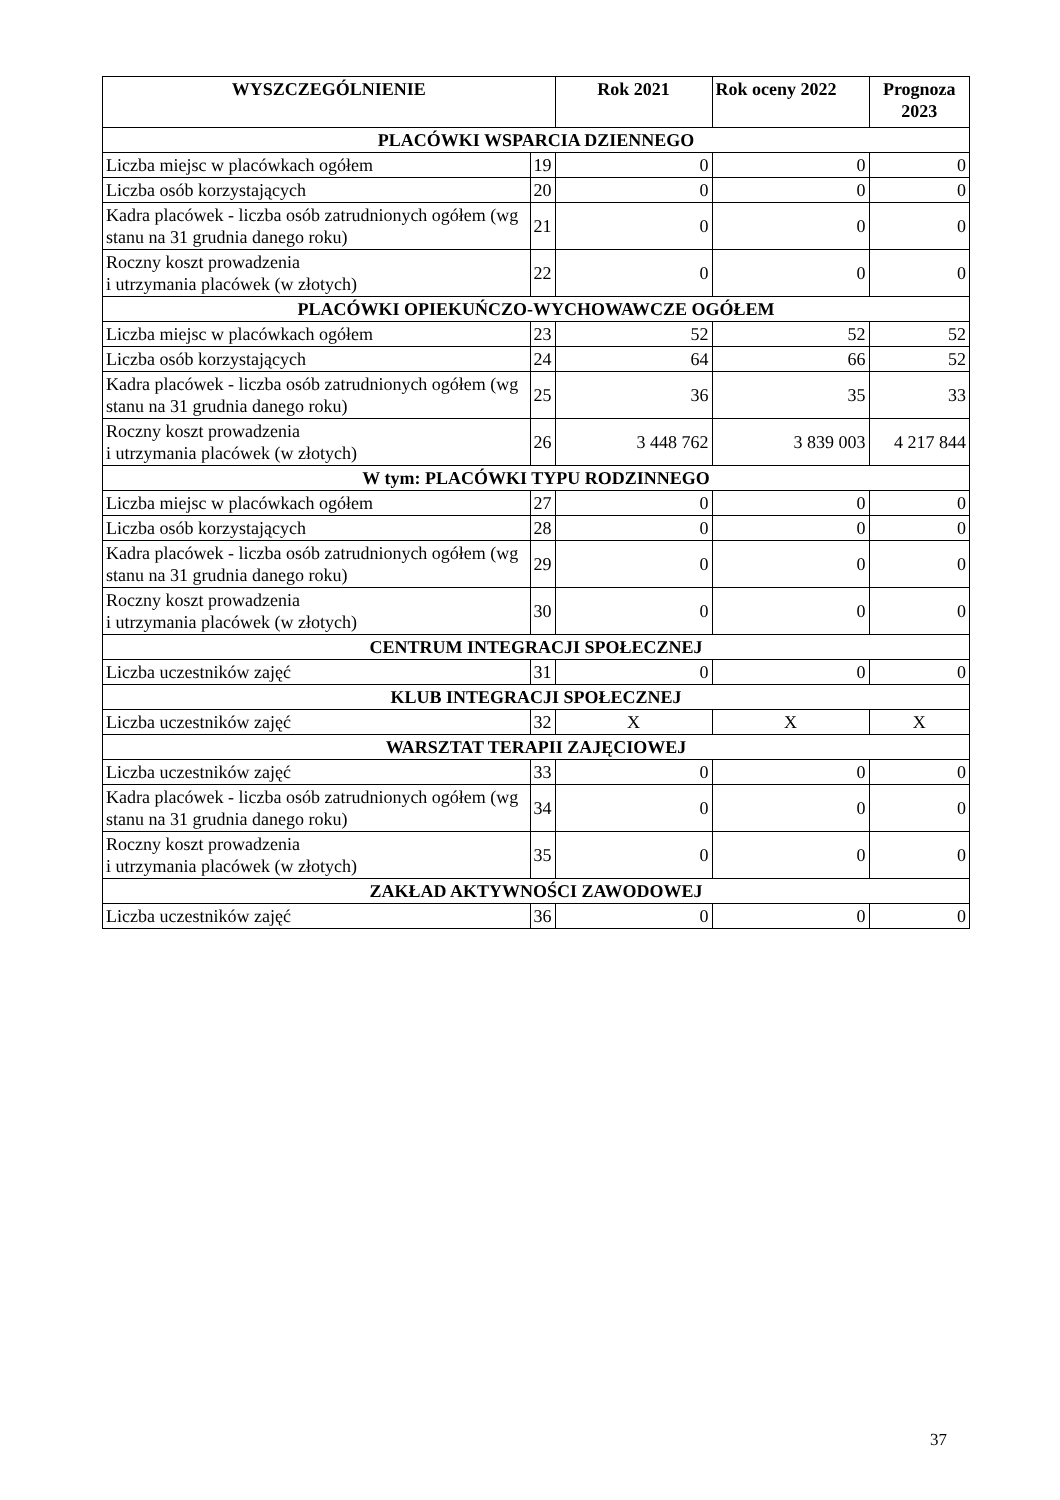| WYSZCZEGÓLNIENIE | | Rok 2021 | Rok oceny 2022 | Prognoza 2023 |
| --- | --- | --- | --- | --- |
| PLACÓWKI WSPARCIA DZIENNEGO | | | | |
| Liczba miejsc w placówkach ogółem | 19 | 0 | 0 | 0 |
| Liczba osób korzystających | 20 | 0 | 0 | 0 |
| Kadra placówek - liczba osób zatrudnionych ogółem (wg stanu na 31 grudnia danego roku) | 21 | 0 | 0 | 0 |
| Roczny koszt prowadzenia i utrzymania placówek (w złotych) | 22 | 0 | 0 | 0 |
| PLACÓWKI OPIEKUŃCZO-WYCHOWAWCZE OGÓŁEM | | | | |
| Liczba miejsc w placówkach ogółem | 23 | 52 | 52 | 52 |
| Liczba osób korzystających | 24 | 64 | 66 | 52 |
| Kadra placówek - liczba osób zatrudnionych ogółem (wg stanu na 31 grudnia danego roku) | 25 | 36 | 35 | 33 |
| Roczny koszt prowadzenia i utrzymania placówek (w złotych) | 26 | 3 448 762 | 3 839 003 | 4 217 844 |
| W tym: PLACÓWKI TYPU RODZINNEGO | | | | |
| Liczba miejsc w placówkach ogółem | 27 | 0 | 0 | 0 |
| Liczba osób korzystających | 28 | 0 | 0 | 0 |
| Kadra placówek - liczba osób zatrudnionych ogółem (wg stanu na 31 grudnia danego roku) | 29 | 0 | 0 | 0 |
| Roczny koszt prowadzenia i utrzymania placówek (w złotych) | 30 | 0 | 0 | 0 |
| CENTRUM INTEGRACJI SPOŁECZNEJ | | | | |
| Liczba uczestników zajęć | 31 | 0 | 0 | 0 |
| KLUB INTEGRACJI SPOŁECZNEJ | | | | |
| Liczba uczestników zajęć | 32 | X | X | X |
| WARSZTAT TERAPII ZAJĘCIOWEJ | | | | |
| Liczba uczestników zajęć | 33 | 0 | 0 | 0 |
| Kadra placówek - liczba osób zatrudnionych ogółem (wg stanu na 31 grudnia danego roku) | 34 | 0 | 0 | 0 |
| Roczny koszt prowadzenia i utrzymania placówek (w złotych) | 35 | 0 | 0 | 0 |
| ZAKŁAD AKTYWNOŚCI ZAWODOWEJ | | | | |
| Liczba uczestników zajęć | 36 | 0 | 0 | 0 |
37